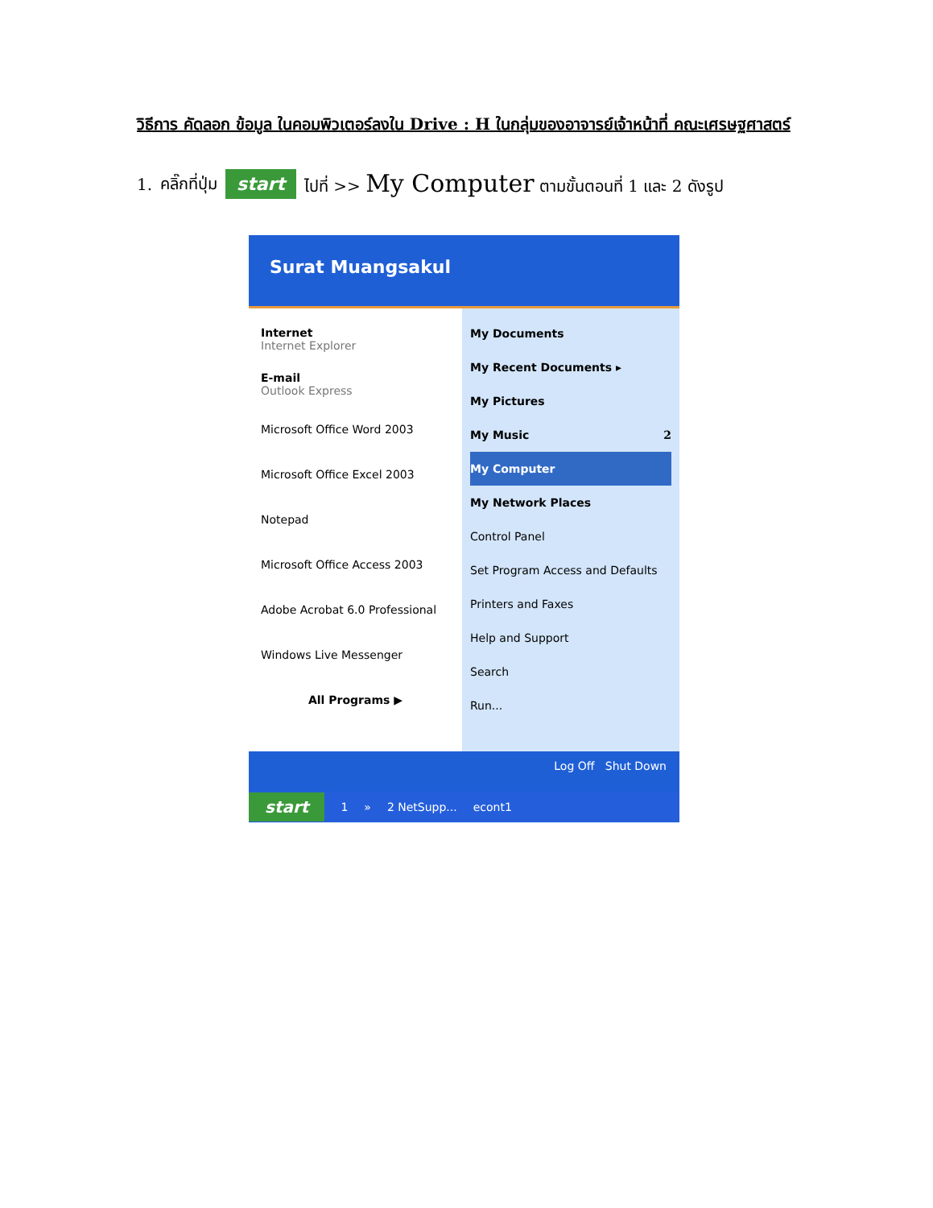วิธีการ คัดลอก ข้อมูล ในคอมพิวเตอร์ลงใน Drive : H ในกลุ่มของอาจารย์เจ้าหน้าที่ คณะเศรษฐศาสตร์
1. คลิ๊กที่ปุ่ม start ไปที่ >> My Computer ตามขั้นตอนที่ 1 และ 2 ดังรูป
Surat Muangsakul
Internet
Internet Explorer
E-mail
Outlook Express
Microsoft Office Word 2003
Microsoft Office Excel 2003
Notepad
Microsoft Office Access 2003
Adobe Acrobat 6.0 Professional
Windows Live Messenger
All Programs ▶
My Documents
My Recent Documents ▸
My Pictures
My Music 2
My Computer
My Network Places
Control Panel
Set Program Access and Defaults
Printers and Faxes
Help and Support
Search
Run...
Log Off Shut Down
start 1 » 2 NetSupp... econt1